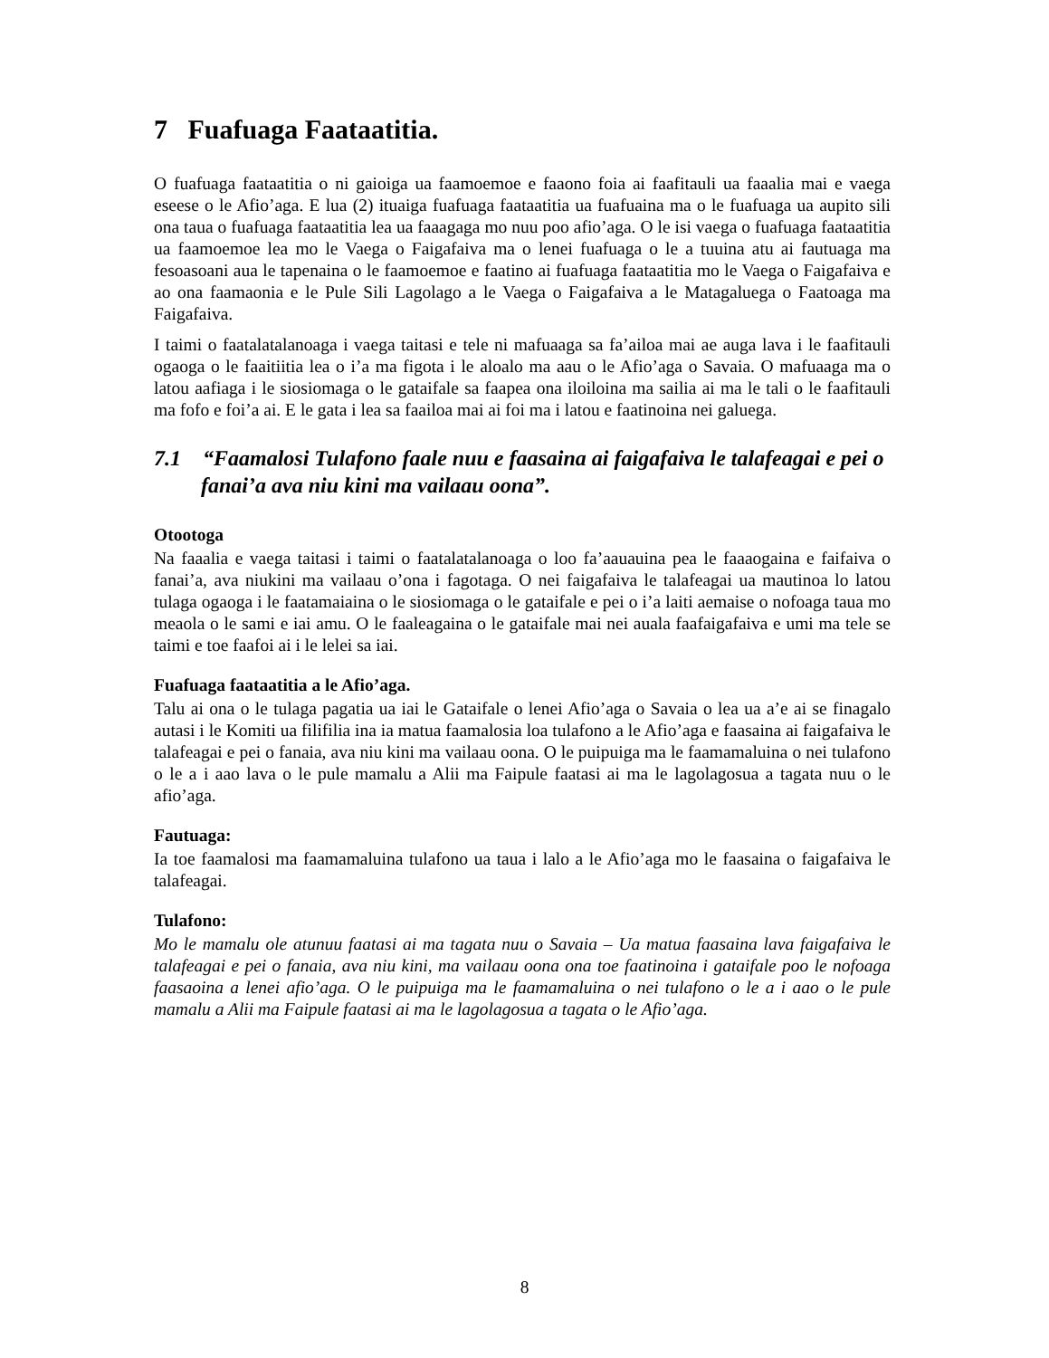7 Fuafuaga Faataatitia.
O fuafuaga faataatitia o ni gaioiga ua faamoemoe e faaono foia ai faafitauli ua faaalia mai e vaega eseese o le Afio’aga. E lua (2) ituaiga fuafuaga faataatitia ua fuafuaina ma o le fuafuaga ua aupito sili ona taua o fuafuaga faataatitia lea ua faaagaga mo nuu poo afio’aga. O le isi vaega o fuafuaga faataatitia ua faamoemoe lea mo le Vaega o Faigafaiva ma o lenei fuafuaga o le a tuuina atu ai fautuaga ma fesoasoani aua le tapenaina o le faamoemoe e faatino ai fuafuaga faataatitia mo le Vaega o Faigafaiva e ao ona faamaonia e le Pule Sili Lagolago a le Vaega o Faigafaiva a le Matagaluega o Faatoaga ma Faigafaiva.
I taimi o faatalatalanoaga i vaega taitasi e tele ni mafuaaga sa fa’ailoa mai ae auga lava i le faafitauli ogaoga o le faaitiitia lea o i’a ma figota i le aloalo ma aau o le Afio’aga o Savaia. O mafuaaga ma o latou aafiaga i le siosiomaga o le gataifale sa faapea ona iloiloina ma sailia ai ma le tali o le faafitauli ma fofo e foi’a ai. E le gata i lea sa faailoa mai ai foi ma i latou e faatinoina nei galuega.
7.1 “Faamalosi Tulafono faale nuu e faasaina ai faigafaiva le talafeagai e pei o fanai’a ava niu kini ma vailaau oona”.
Otootoga
Na faaalia e vaega taitasi i taimi o faatalatalanoaga o loo fa’aauauina pea le faaaogaina e faifaiva o fanai’a, ava niukini ma vailaau o’ona i fagotaga. O nei faigafaiva le talafeagai ua mautinoa lo latou tulaga ogaoga i le faatamaiaina o le siosiomaga o le gataifale e pei o i’a laiti aemaise o nofoaga taua mo meaola o le sami e iai amu. O le faaleagaina o le gataifale mai nei auala faafaigafaiva e umi ma tele se taimi e toe faafoi ai i le lelei sa iai.
Fuafuaga faataatitia a le Afio’aga.
Talu ai ona o le tulaga pagatia ua iai le Gataifale o lenei Afio’aga o Savaia o lea ua a’e ai se finagalo autasi i le Komiti ua filifilia ina ia matua faamalosia loa tulafono a le Afio’aga e faasaina ai faigafaiva le talafeagai e pei o fanaia, ava niu kini ma vailaau oona. O le puipuiga ma le faamamaluina o nei tulafono o le a i aao lava o le pule mamalu a Alii ma Faipule faatasi ai ma le lagolagosua a tagata nuu o le afio’aga.
Fautuaga:
Ia toe faamalosi ma faamamaluina tulafono ua taua i lalo a le Afio’aga mo le faasaina o faigafaiva le talafeagai.
Tulafono:
Mo le mamalu ole atunuu faatasi ai ma tagata nuu o Savaia – Ua matua faasaina lava faigafaiva le talafeagai e pei o fanaia, ava niu kini, ma vailaau oona ona toe faatinoina i gataifale poo le nofoaga faasaoina a lenei afio’aga. O le puipuiga ma le faamamaluina o nei tulafono o le a i aao o le pule mamalu a Alii ma Faipule faatasi ai ma le lagolagosua a tagata o le Afio’aga.
8